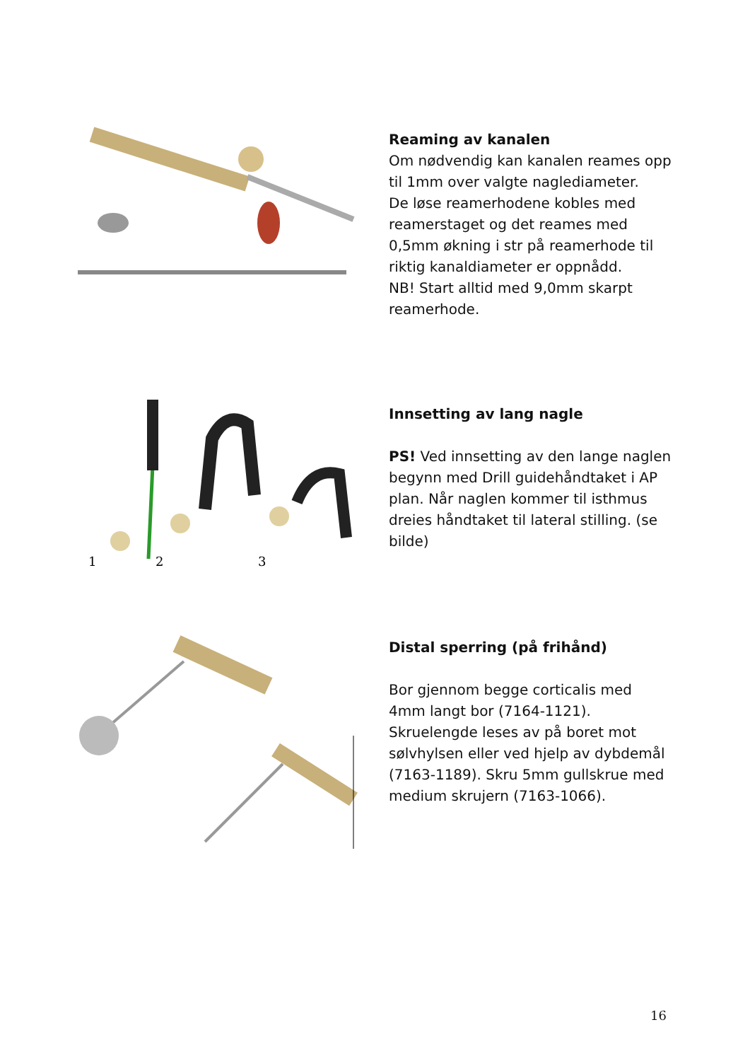Reaming av kanalen
Om nødvendig kan kanalen reames opp til 1mm over valgte naglediameter.
De løse reamerhodene kobles med reamerstaget og det reames med 0,5mm økning i str på reamerhode til riktig kanaldiameter er oppnådd.
NB! Start alltid med 9,0mm skarpt reamerhode.
1
2
3
Innsetting av lang nagle
PS! Ved innsetting av den lange naglen begynn med Drill guidehåndtaket i AP plan. Når naglen kommer til isthmus dreies håndtaket til lateral stilling. (se bilde)
Distal sperring (på frihånd)
Bor gjennom begge corticalis med 4mm langt bor (7164-1121). Skruelengde leses av på boret mot sølvhylsen eller ved hjelp av dybdemål (7163-1189). Skru 5mm gullskrue med medium skrujern (7163-1066).
16